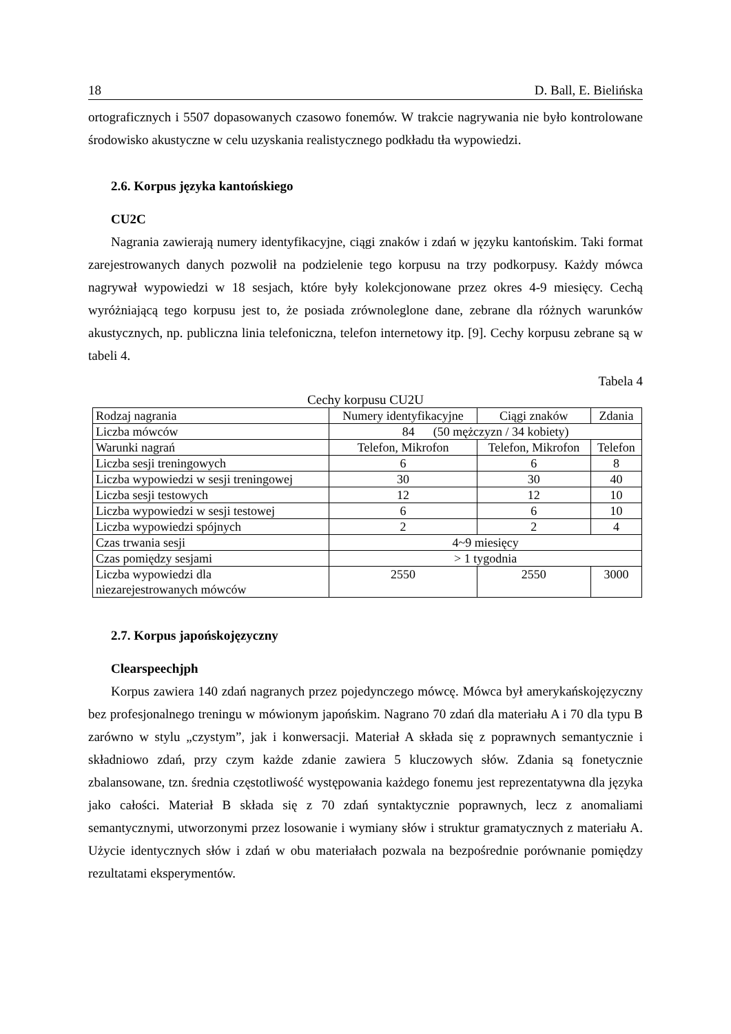18 D. Ball, E. Bielińska
ortograficznych i 5507 dopasowanych czasowo fonemów. W trakcie nagrywania nie było kontrolowane środowisko akustyczne w celu uzyskania realistycznego podkładu tła wypowiedzi.
2.6. Korpus języka kantońskiego
CU2C
Nagrania zawierają numery identyfikacyjne, ciągi znaków i zdań w języku kantońskim. Taki format zarejestrowanych danych pozwolił na podzielenie tego korpusu na trzy podkorpusy. Każdy mówca nagrywał wypowiedzi w 18 sesjach, które były kolekcjonowane przez okres 4-9 miesięcy. Cechą wyróżniającą tego korpusu jest to, że posiada zrównoleglone dane, zebrane dla różnych warunków akustycznych, np. publiczna linia telefoniczna, telefon internetowy itp. [9]. Cechy korpusu zebrane są w tabeli 4.
Tabela 4
Cechy korpusu CU2U
| Rodzaj nagrania | Numery identyfikacyjne | Ciągi znaków | Zdania |
| Liczba mówców | 84 (50 mężczyzn / 34 kobiety) | | |
| Warunki nagrań | Telefon, Mikrofon | Telefon, Mikrofon | Telefon |
| Liczba sesji treningowych | 6 | 6 | 8 |
| Liczba wypowiedzi w sesji treningowej | 30 | 30 | 40 |
| Liczba sesji testowych | 12 | 12 | 10 |
| Liczba wypowiedzi w sesji testowej | 6 | 6 | 10 |
| Liczba wypowiedzi spójnych | 2 | 2 | 4 |
| Czas trwania sesji | 4~9 miesięcy | | |
| Czas pomiędzy sesjami | > 1 tygodnia | | |
| Liczba wypowiedzi dla niezarejestrowanych mówców | 2550 | 2550 | 3000 |
2.7. Korpus japońskojęzyczny
Clearspeechjph
Korpus zawiera 140 zdań nagranych przez pojedynczego mówcę. Mówca był amerykańskojęzyczny bez profesjonalnego treningu w mówionym japońskim. Nagrano 70 zdań dla materiału A i 70 dla typu B zarówno w stylu „czystym”, jak i konwersacji. Materiał A składa się z poprawnych semantycznie i składniowo zdań, przy czym każde zdanie zawiera 5 kluczowych słów. Zdania są fonetycznie zbalansowane, tzn. średnia częstotliwość występowania każdego fonemu jest reprezentatywna dla języka jako całości. Materiał B składa się z 70 zdań syntaktycznie poprawnych, lecz z anomaliami semantycznymi, utworzonymi przez losowanie i wymiany słów i struktur gramatycznych z materiału A. Użycie identycznych słów i zdań w obu materiałach pozwala na bezpośrednie porównanie pomiędzy rezultatami eksperymentów.